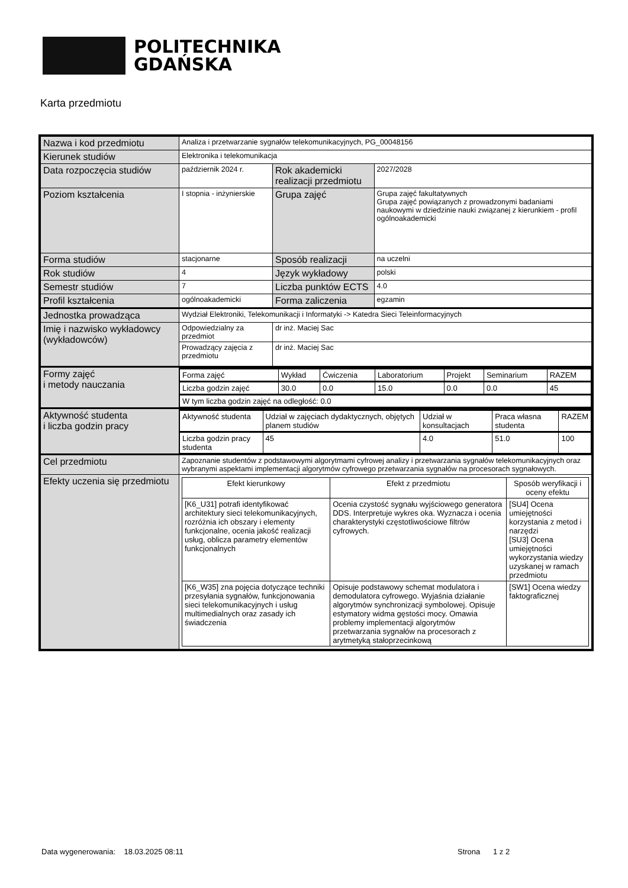POLITECHNIKA
GDAŃSKA
Karta przedmiotu
| Nazwa i kod przedmiotu | Analiza i przetwarzanie sygnałów telekomunikacyjnych, PG_00048156 | | |
| Kierunek studiów | Elektronika i telekomunikacja | | |
| Data rozpoczęcia studiów | październik 2024 r. | Rok akademicki realizacji przedmiotu | 2027/2028 |
| Poziom kształcenia | I stopnia - inżynierskie | Grupa zajęć | Grupa zajęć fakultatywnych Grupa zajęć powiązanych z prowadzonymi badaniami naukowymi w dziedzinie nauki związanej z kierunkiem - profil ogólnoakademicki |
| Forma studiów | stacjonarne | Sposób realizacji | na uczelni |
| Rok studiów | 4 | Język wykładowy | polski |
| Semestr studiów | 7 | Liczba punktów ECTS | 4.0 |
| Profil kształcenia | ogólnoakademicki | Forma zaliczenia | egzamin |
| Jednostka prowadząca | Wydział Elektroniki, Telekomunikacji i Informatyki -> Katedra Sieci Teleinformacyjnych | | |
| Imię i nazwisko wykładowcy (wykładowców) | Odpowiedzialny za przedmiot | dr inż. Maciej Sac | |
| | Prowadzący zajęcia z przedmiotu | dr inż. Maciej Sac | |
| Formy zajęć i metody nauczania | / Forma zajęć / Wykład / Ćwiczenia / Laboratorium / Projekt / Seminarium / RAZEM / / Liczba godzin zajęć / 30.0 / 0.0 / 15.0 / 0.0 / 0.0 / 45 / / W tym liczba godzin zajęć na odległość: 0.0 / / / / / / / | | |
| Aktywność studenta i liczba godzin pracy | / Aktywność studenta / Udział w zajęciach dydaktycznych, objętych planem studiów / Udział w konsultacjach / Praca własna studenta / RAZEM / / Liczba godzin pracy studenta / 45 / 4.0 / 51.0 / 100 / | | |
| Cel przedmiotu | Zapoznanie studentów z podstawowymi algorytmami cyfrowej analizy i przetwarzania sygnałów telekomunikacyjnych oraz wybranymi aspektami implementacji algorytmów cyfrowego przetwarzania sygnałów na procesorach sygnałowych. | | |
| Efekty uczenia się przedmiotu | / Efekt kierunkowy / Efekt z przedmiotu / Sposób weryfikacji i oceny efektu / / [K6_U31] potrafi identyfikować architektury sieci telekomunikacyjnych, rozróżnia ich obszary i elementy funkcjonalne, ocenia jakość realizacji usług, oblicza parametry elementów funkcjonalnych / Ocenia czystość sygnału wyjściowego generatora DDS. Interpretuje wykres oka. Wyznacza i ocenia charakterystyki częstotliwościowe filtrów cyfrowych. / [SU4] Ocena umiejętności korzystania z metod i narzędzi [SU3] Ocena umiejętności wykorzystania wiedzy uzyskanej w ramach przedmiotu / / [K6_W35] zna pojęcia dotyczące techniki przesyłania sygnałów, funkcjonowania sieci telekomunikacyjnych i usług multimedialnych oraz zasady ich świadczenia / Opisuje podstawowy schemat modulatora i demodulatora cyfrowego. Wyjaśnia działanie algorytmów synchronizacji symbolowej. Opisuje estymatory widma gęstości mocy. Omawia problemy implementacji algorytmów przetwarzania sygnałów na procesorach z arytmetyką stałoprzecinkową / [SW1] Ocena wiedzy faktograficznej / | | |
Data wygenerowania: 18.03.2025 08:11
Strona 1 z 2